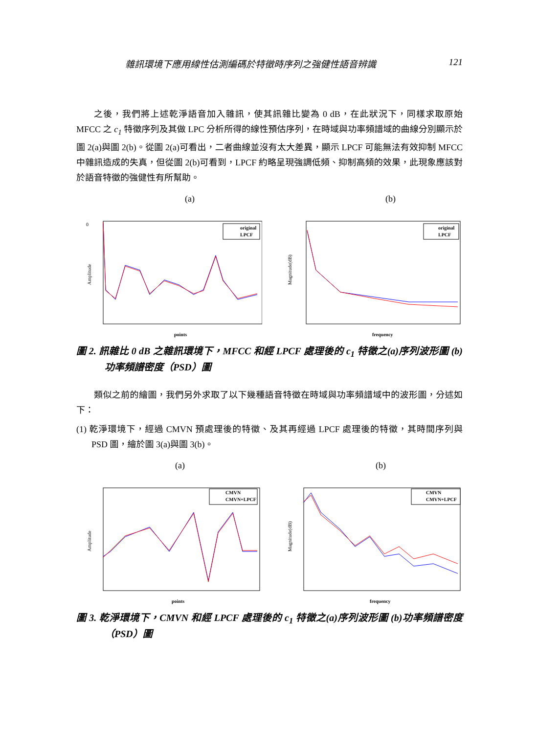雜訊環境下應用線性估測編碼於特徵時序列之強健性語音辨識 121
之後，我們將上述乾淨語音加入雜訊，使其訊雜比變為 0 dB，在此狀況下，同樣求取原始 MFCC 之 c<sub>1</sub> 特徵序列及其做 LPC 分析所得的線性預估序列，在時域與功率頻譜域的曲線分別顯示於圖 2(a)與圖 2(b)。從圖 2(a)可看出，二者曲線並沒有太大差異，顯示 LPCF 可能無法有效抑制 MFCC 中雜訊造成的失真，但從圖 2(b)可看到，LPCF 約略呈現強調低頻、抑制高頻的效果，此現象應該對於語音特徵的強健性有所幫助。
(a) (b)
0
Amplitude
original
LPCF
points
Magnitude(dB)
original
LPCF
frequency
圖 2. 訊雜比 0 dB 之雜訊環境下，MFCC 和經 LPCF 處理後的 c<sub>1</sub> 特徵之(a)序列波形圖 (b)功率頻譜密度（PSD）圖
類似之前的繪圖，我們另外求取了以下幾種語音特徵在時域與功率頻譜域中的波形圖，分述如下：
(1) 乾淨環境下，經過 CMVN 預處理後的特徵、及其再經過 LPCF 處理後的特徵，其時間序列與 PSD 圖，繪於圖 3(a)與圖 3(b)。
(a) (b)
Amplitude
CMVN
CMVN+LPCF
points
Magnitude(dB)
CMVN
CMVN+LPCF
frequency
圖 3. 乾淨環境下，CMVN 和經 LPCF 處理後的 c<sub>1</sub> 特徵之(a)序列波形圖 (b)功率頻譜密度（PSD）圖